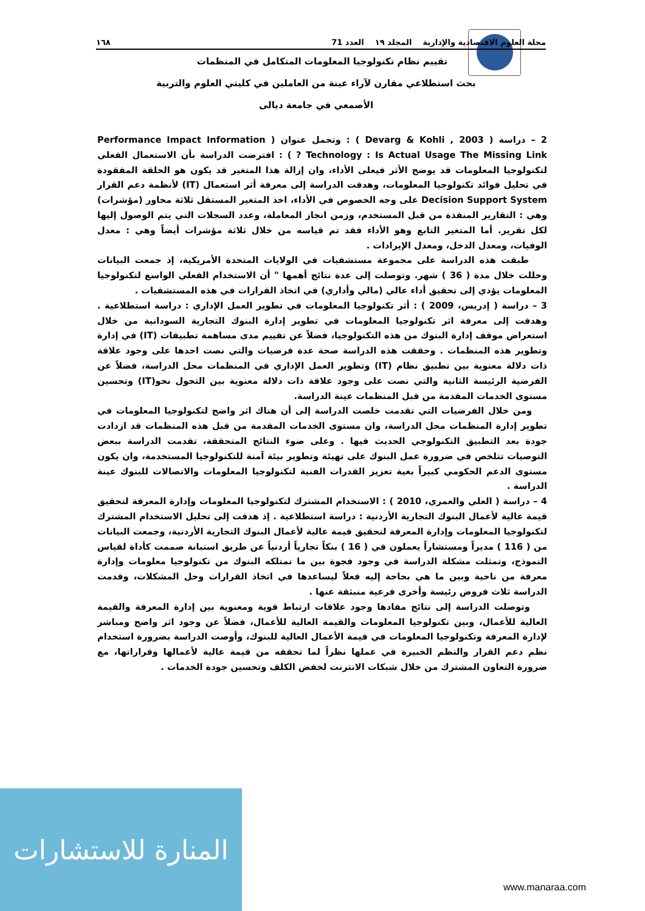مجلة العلوم الاقتصادية والإدارية المجلد ١٩ العدد 71 ١٦٨
تقييم نظام تكنولوجيا المعلومات المتكامل في المنظمات
بحث استطلاعي مقارن لآراء عينة من العاملين في كليتي العلوم والتربية
الأصمعي في جامعة ديالى
2 – دراسة ( Devarg & Kohli , 2003 ) : وتحمل عنوان ( Performance Impact Information Technology : Is Actual Usage The Missing Link ? ) : افترضت الدراسة بأن الاستعمال الفعلي لتكنولوجيا المعلومات قد يوضح الأثر فيعلى الأداء، وان إزالة هذا المتغير قد يكون هو الحلقة المفقودة في تحليل فوائد تكنولوجيا المعلومات، وهدفت الدراسة إلى معرفة أثر استعمال (IT) لأنظمة دعم القرار Decision Support System على وجه الخصوص في الأداء، اخذ المتغير المستقل ثلاثة محاور (مؤشرات) وهي : التقارير المنفذة من قبل المستخدم، وزمن انجاز المعاملة، وعدد السجلات التي يتم الوصول إليها لكل تقرير. أما المتغير التابع وهو الأداء فقد تم قياسه من خلال ثلاثة مؤشرات أيضاً وهي : معدل الوفيات، ومعدل الدخل، ومعدل الإيرادات .
طبقت هذه الدراسة على مجموعة مستشفيات في الولايات المتحدة الأمريكية، إذ جمعت البيانات وحللت خلال مدة ( 36 ) شهر. وتوصلت إلى عدة نتائج أهمها " أن الاستخدام الفعلي الواسع لتكنولوجيا المعلومات يؤدي إلى تحقيق أداء عالي (مالي وأداري) في اتخاذ القرارات في هذه المستشفيات .
3 – دراسة ( إدريس، 2009 ) : أثر تكنولوجيا المعلومات في تطوير العمل الإداري : دراسة استطلاعية . وهدفت إلى معرفة اثر تكنولوجيا المعلومات في تطوير إدارة البنوك التجارية السودانية من خلال استعراض موقف إدارة البنوك من هذه التكنولوجيا، فضلاً عن تقييم مدى مساهمة تطبيقات (IT) في إدارة وتطوير هذه المنظمات . وحققت هذه الدراسة صحة عدة فرضيات والتي نصت احدها على وجود علاقة ذات دلالة معنوية بين تطبيق نظام (IT) وتطوير العمل الإداري في المنظمات محل الدراسة، فضلاً عن الفرضية الرئيسة الثانية والتي نصت على وجود علاقة ذات دلالة معنوية بين التحول نحو(IT) وتحسين مستوى الخدمات المقدمة من قبل المنظمات عينة الدراسة.
ومن خلال الفرضيات التي تقدمت خلصت الدراسة إلى أن هناك اثر واضح لتكنولوجيا المعلومات في تطوير إدارة المنظمات محل الدراسة، وان مستوى الخدمات المقدمة من قبل هذه المنظمات قد ازدادت جودة بعد التطبيق التكنولوجي الحديث فيها . وعلى ضوء النتائج المتحققة، تقدمت الدراسة ببعض التوصيات تتلخص في ضرورة عمل البنوك على تهيئة وتطوير بيئة آمنة للتكنولوجيا المستخدمة، وان يكون مستوى الدعم الحكومي كبيراً بغية تعزيز القدرات الفنية لتكنولوجيا المعلومات والاتصالات للبنوك عينة الدراسة .
4 – دراسة ( العلي والعمري، 2010 ) : الاستخدام المشترك لتكنولوجيا المعلومات وإدارة المعرفة لتحقيق قيمة عالية لأعمال البنوك التجارية الأردنية : دراسة استطلاعية . إذ هدفت إلى تحليل الاستخدام المشترك لتكنولوجيا المعلومات وإدارة المعرفة لتحقيق قيمة عالية لأعمال البنوك التجارية الأردنية، وجمعت البيانات من ( 116 ) مديراً ومستشاراً يعملون في ( 16 ) بنكاً تجارياً أردنياً عن طريق استبانة صممت كأداة لقياس النموذج، وتمثلت مشكلة الدراسة في وجود فجوة بين ما تمتلكه البنوك من تكنولوجيا معلومات وإدارة معرفة من ناحية وبين ما هي بحاجة إليه فعلاً ليساعدها في اتخاذ القرارات وحل المشكلات، وقدمت الدراسة ثلاث فروض رئيسة وأخرى فرعية منبثقة عنها .
وتوصلت الدراسة إلى نتائج مفادها وجود علاقات ارتباط قوية ومعنوية بين إدارة المعرفة والقيمة العالية للأعمال، وبين تكنولوجيا المعلومات والقيمة العالية للأعمال، فضلاً عن وجود اثر واضح ومباشر لإدارة المعرفة وتكنولوجيا المعلومات في قيمة الأعمال العالية للبنوك، وأوصت الدراسة بضرورة استخدام نظم دعم القرار والنظم الخبيرة في عملها نظراً لما تحققه من قيمة عالية لأعمالها وقراراتها، مع ضرورة التعاون المشترك من خلال شبكات الانترنت لخفض الكلف وتحسين جودة الخدمات .
المنارة للاستشارات
www.manaraa.com